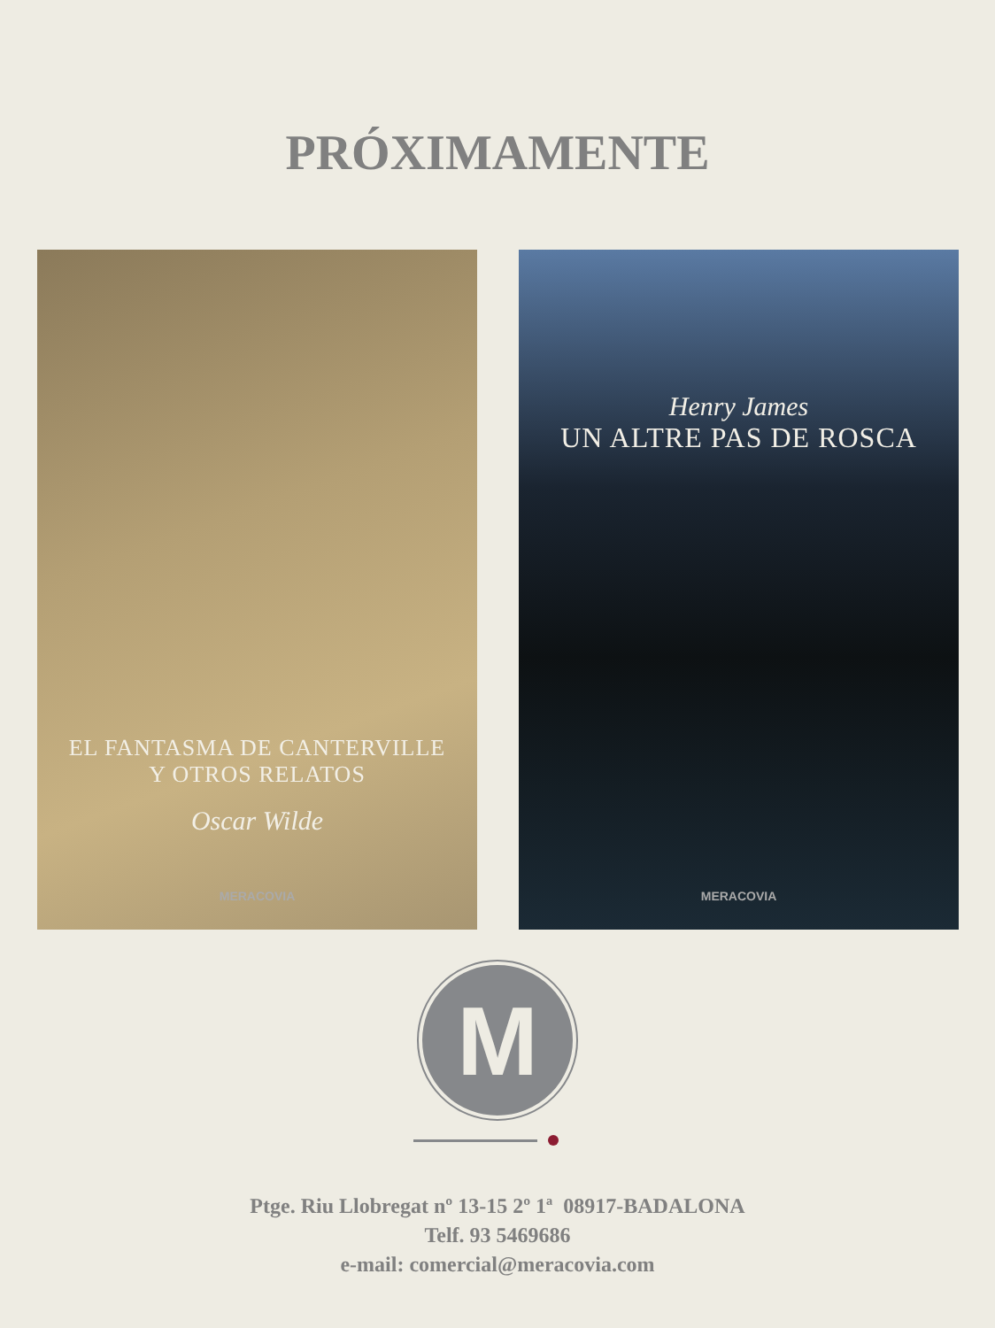PRÓXIMAMENTE
EL FANTASMA DE CANTERVILLE
Y OTROS RELATOS
Oscar Wilde
MERACOVIA
Henry James
UN ALTRE PAS DE ROSCA
MERACOVIA
M
Ptge. Riu Llobregat nº 13-15 2º 1ª 08917-BADALONA
Telf. 93 5469686
e-mail: comercial@meracovia.com